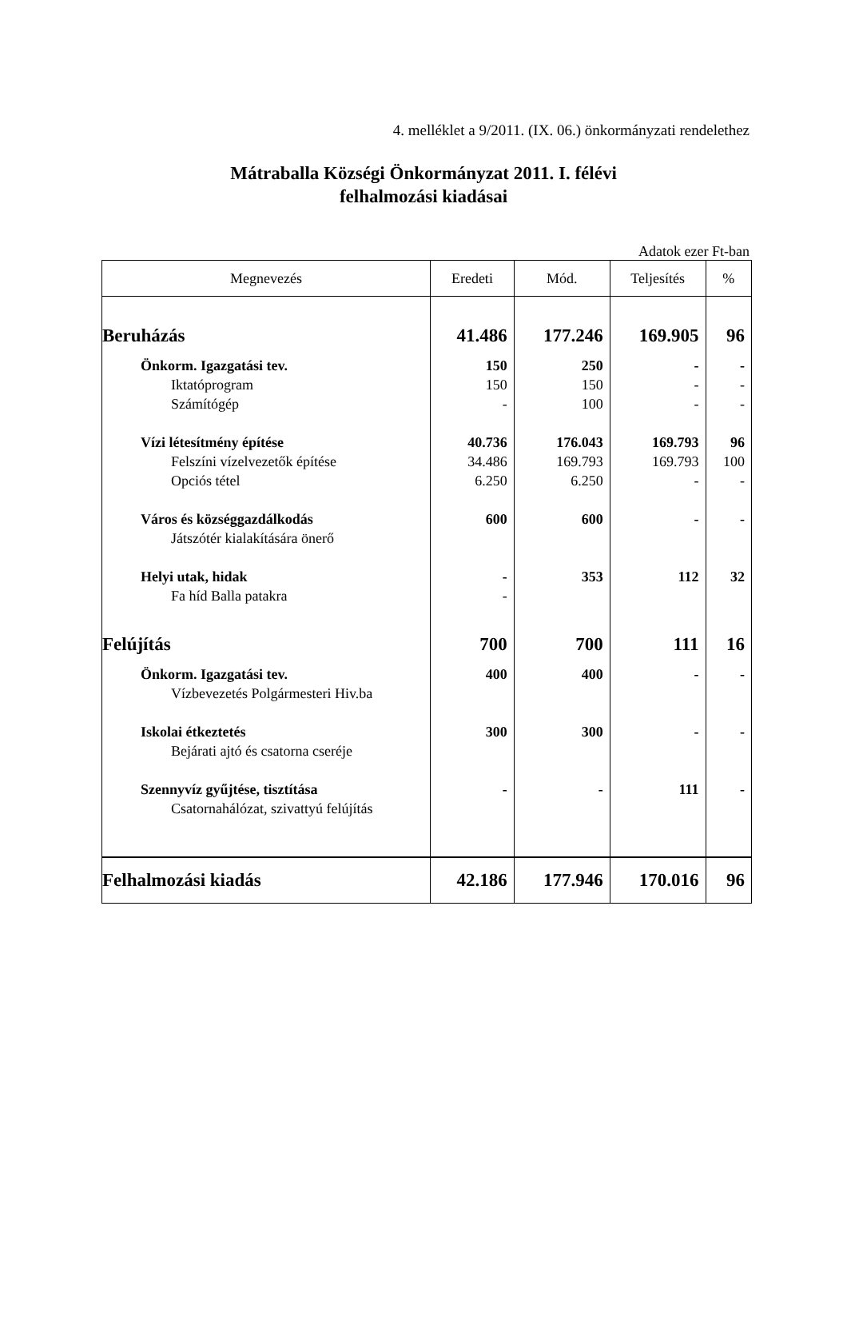4. melléklet a 9/2011. (IX. 06.) önkormányzati rendelethez
Mátraballa Községi Önkormányzat 2011. I. félévi
felhalmozási kiadásai
Adatok ezer Ft-ban
| Megnevezés | Eredeti | Mód. | Teljesítés | % |
| --- | --- | --- | --- | --- |
| Beruházás | 41.486 | 177.246 | 169.905 | 96 |
| Önkorm. Igazgatási tev. | 150 | 250 | - | - |
| Iktatóprogram | 150 | 150 | - | - |
| Számítógép | - | 100 | - | - |
| Vízi létesítmény építése | 40.736 | 176.043 | 169.793 | 96 |
| Felszíni vízelvezetők építése | 34.486 | 169.793 | 169.793 | 100 |
| Opciós tétel | 6.250 | 6.250 | - | - |
| Város és községgazdálkodás | 600 | 600 | - | - |
| Játszótér kialakítására önerő | | | | |
| Helyi utak, hidak | - | 353 | 112 | 32 |
| Fa híd Balla patakra | - | | | |
| Felújítás | 700 | 700 | 111 | 16 |
| Önkorm. Igazgatási tev. | 400 | 400 | - | - |
| Vízbevezetés Polgármesteri Hiv.ba | | | | |
| Iskolai étkeztetés | 300 | 300 | - | - |
| Bejárati ajtó és csatorna cseréje | | | | |
| Szennyvíz gyűjtése, tisztítása | - | - | 111 | - |
| Csatornahálózat, szivattyú felújítás | | | | |
| Felhalmozási kiadás | 42.186 | 177.946 | 170.016 | 96 |